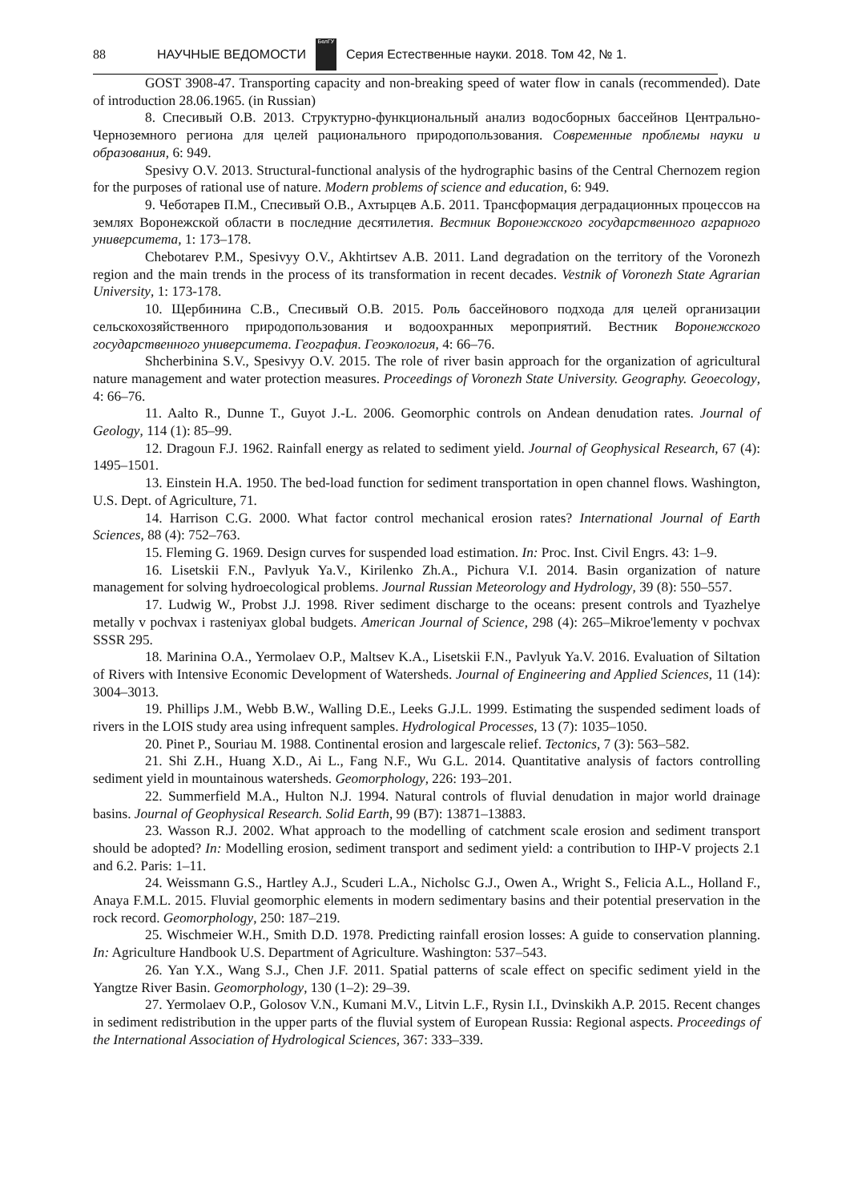88 НАУЧНЫЕ ВЕДОМОСТИ БелГУ Серия Естественные науки. 2018. Том 42, № 1.
GOST 3908-47. Transporting capacity and non-breaking speed of water flow in canals (recommended). Date of introduction 28.06.1965. (in Russian)
8. Спесивый О.В. 2013. Структурно-функциональный анализ водосборных бассейнов Центрально-Черноземного региона для целей рационального природопользования. Современные проблемы науки и образования, 6: 949.
Spesivy O.V. 2013. Structural-functional analysis of the hydrographic basins of the Central Chernozem region for the purposes of rational use of nature. Modern problems of science and education, 6: 949.
9. Чеботарев П.М., Спесивый О.В., Ахтырцев А.Б. 2011. Трансформация деградационных процессов на землях Воронежской области в последние десятилетия. Вестник Воронежского государственного аграрного университета, 1: 173–178.
Chebotarev P.M., Spesivyy O.V., Akhtirtsev A.B. 2011. Land degradation on the territory of the Voronezh region and the main trends in the process of its transformation in recent decades. Vestnik of Voronezh State Agrarian University, 1: 173-178.
10. Щербинина С.В., Спесивый О.В. 2015. Роль бассейнового подхода для целей организации сельскохозяйственного природопользования и водоохранных мероприятий. Вестник Воронежского государственного университета. География. Геоэкология, 4: 66–76.
Shcherbinina S.V., Spesivyy O.V. 2015. The role of river basin approach for the organization of agricultural nature management and water protection measures. Proceedings of Voronezh State University. Geography. Geoecology, 4: 66–76.
11. Aalto R., Dunne T., Guyot J.-L. 2006. Geomorphic controls on Andean denudation rates. Journal of Geology, 114 (1): 85–99.
12. Dragoun F.J. 1962. Rainfall energy as related to sediment yield. Journal of Geophysical Research, 67 (4): 1495–1501.
13. Einstein H.A. 1950. The bed-load function for sediment transportation in open channel flows. Washington, U.S. Dept. of Agriculture, 71.
14. Harrison C.G. 2000. What factor control mechanical erosion rates? International Journal of Earth Sciences, 88 (4): 752–763.
15. Fleming G. 1969. Design curves for suspended load estimation. In: Proc. Inst. Civil Engrs. 43: 1–9.
16. Lisetskii F.N., Pavlyuk Ya.V., Kirilenko Zh.A., Pichura V.I. 2014. Basin organization of nature management for solving hydroecological problems. Journal Russian Meteorology and Hydrology, 39 (8): 550–557.
17. Ludwig W., Probst J.J. 1998. River sediment discharge to the oceans: present controls and Tyazhelye metally v pochvax i rasteniyax global budgets. American Journal of Science, 298 (4): 265–Mikroe'lementy v pochvax SSSR 295.
18. Marinina O.A., Yermolaev O.P., Maltsev K.A., Lisetskii F.N., Pavlyuk Ya.V. 2016. Evaluation of Siltation of Rivers with Intensive Economic Development of Watersheds. Journal of Engineering and Applied Sciences, 11 (14): 3004–3013.
19. Phillips J.M., Webb B.W., Walling D.E., Leeks G.J.L. 1999. Estimating the suspended sediment loads of rivers in the LOIS study area using infrequent samples. Hydrological Processes, 13 (7): 1035–1050.
20. Pinet P., Souriau M. 1988. Continental erosion and largescale relief. Tectonics, 7 (3): 563–582.
21. Shi Z.H., Huang X.D., Ai L., Fang N.F., Wu G.L. 2014. Quantitative analysis of factors controlling sediment yield in mountainous watersheds. Geomorphology, 226: 193–201.
22. Summerfield M.A., Hulton N.J. 1994. Natural controls of fluvial denudation in major world drainage basins. Journal of Geophysical Research. Solid Earth, 99 (B7): 13871–13883.
23. Wasson R.J. 2002. What approach to the modelling of catchment scale erosion and sediment transport should be adopted? In: Modelling erosion, sediment transport and sediment yield: a contribution to IHP-V projects 2.1 and 6.2. Paris: 1–11.
24. Weissmann G.S., Hartley A.J., Scuderi L.A., Nicholsc G.J., Owen A., Wright S., Felicia A.L., Holland F., Anaya F.M.L. 2015. Fluvial geomorphic elements in modern sedimentary basins and their potential preservation in the rock record. Geomorphology, 250: 187–219.
25. Wischmeier W.H., Smith D.D. 1978. Predicting rainfall erosion losses: A guide to conservation planning. In: Agriculture Handbook U.S. Department of Agriculture. Washington: 537–543.
26. Yan Y.X., Wang S.J., Chen J.F. 2011. Spatial patterns of scale effect on specific sediment yield in the Yangtze River Basin. Geomorphology, 130 (1–2): 29–39.
27. Yermolaev O.P., Golosov V.N., Kumani M.V., Litvin L.F., Rysin I.I., Dvinskikh A.P. 2015. Recent changes in sediment redistribution in the upper parts of the fluvial system of European Russia: Regional aspects. Proceedings of the International Association of Hydrological Sciences, 367: 333–339.